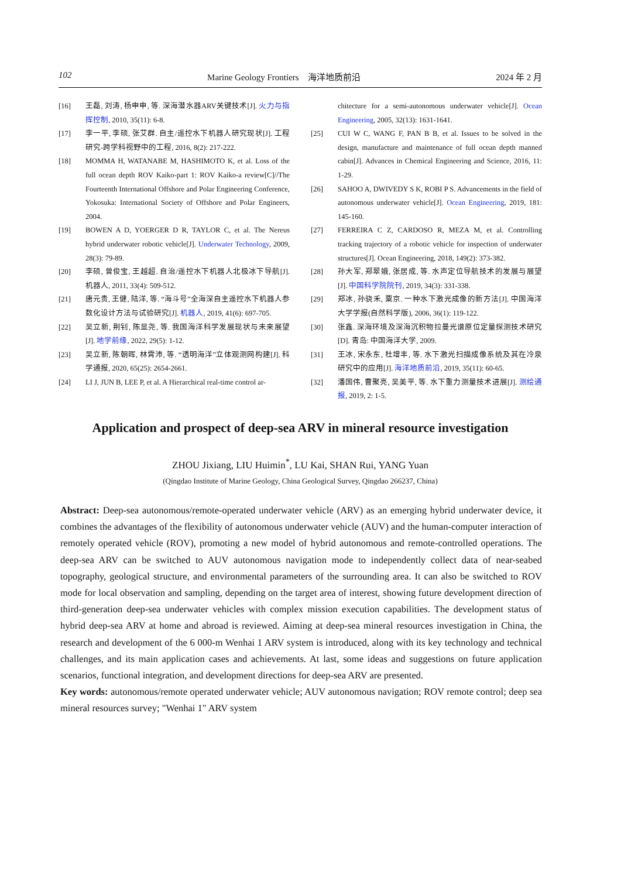102 Marine Geology Frontiers　海洋地质前沿 2024 年 2 月
[16] 王磊, 刘涛, 杨申申, 等. 深海潜水器ARV关键技术[J]. 火力与指挥控制, 2010, 35(11): 6-8.
[17] 李一平, 李硕, 张艾群. 自主/遥控水下机器人研究现状[J]. 工程研究-跨学科视野中的工程, 2016, 8(2): 217-222.
[18] MOMMA H, WATANABE M, HASHIMOTO K, et al. Loss of the full ocean depth ROV Kaiko-part 1: ROV Kaiko-a review[C]//The Fourteenth International Offshore and Polar Engineering Conference, Yokosuka: International Society of Offshore and Polar Engineers, 2004.
[19] BOWEN A D, YOERGER D R, TAYLOR C, et al. The Nereus hybrid underwater robotic vehicle[J]. Underwater Technology, 2009, 28(3): 79-89.
[20] 李硕, 曾俊宝, 王越超. 自治/遥控水下机器人北极冰下导航[J]. 机器人, 2011, 33(4): 509-512.
[21] 唐元贵, 王健, 陆洋, 等. “海斗号”全海深自主遥控水下机器人参数化设计方法与试验研究[J]. 机器人, 2019, 41(6): 697-705.
[22] 吴立新, 荆钊, 陈显尧, 等. 我国海洋科学发展现状与未来展望[J]. 地学前缘, 2022, 29(5): 1-12.
[23] 吴立新, 陈朝晖, 林霄沛, 等. “透明海洋”立体观测网构建[J]. 科学通报, 2020, 65(25): 2654-2661.
[24] LI J, JUN B, LEE P, et al. A Hierarchical real-time control ar-
chitecture for a semi-autonomous underwater vehicle[J]. Ocean Engineering, 2005, 32(13): 1631-1641.
[25] CUI W C, WANG F, PAN B B, et al. Issues to be solved in the design, manufacture and maintenance of full ocean depth manned cabin[J]. Advances in Chemical Engineering and Science, 2016, 11: 1-29.
[26] SAHOO A, DWIVEDY S K, ROBI P S. Advancements in the field of autonomous underwater vehicle[J]. Ocean Engineering, 2019, 181: 145-160.
[27] FERREIRA C Z, CARDOSO R, MEZA M, et al. Controlling tracking trajectory of a robotic vehicle for inspection of underwater structures[J]. Ocean Engineering, 2018, 149(2): 373-382.
[28] 孙大军, 郑翠娥, 张居成, 等. 水声定位导航技术的发展与展望[J]. 中国科学院院刊, 2019, 34(3): 331-338.
[29] 郑冰, 孙骁禾, 粟京. 一种水下激光成像的新方法[J]. 中国海洋大学学报(自然科学版), 2006, 36(1): 119-122.
[30] 张鑫. 深海环境及深海沉积物拉曼光谱原位定量探测技术研究[D]. 青岛: 中国海洋大学, 2009.
[31] 王冰, 宋永东, 杜增丰, 等. 水下激光扫描成像系统及其在冷泉研究中的应用[J]. 海洋地质前沿, 2019, 35(11): 60-65.
[32] 潘国伟, 曹聚亮, 吴美平, 等. 水下重力测量技术进展[J]. 测绘通报, 2019, 2: 1-5.
Application and prospect of deep-sea ARV in mineral resource investigation
ZHOU Jixiang, LIU Huimin<sup>*</sup>, LU Kai, SHAN Rui, YANG Yuan
(Qingdao Institute of Marine Geology, China Geological Survey, Qingdao 266237, China)
Abstract: Deep-sea autonomous/remote-operated underwater vehicle (ARV) as an emerging hybrid underwater device, it combines the advantages of the flexibility of autonomous underwater vehicle (AUV) and the human-computer interaction of remotely operated vehicle (ROV), promoting a new model of hybrid autonomous and remote-controlled operations. The deep-sea ARV can be switched to AUV autonomous navigation mode to independently collect data of near-seabed topography, geological structure, and environmental parameters of the surrounding area. It can also be switched to ROV mode for local observation and sampling, depending on the target area of interest, showing future development direction of third-generation deep-sea underwater vehicles with complex mission execution capabilities. The development status of hybrid deep-sea ARV at home and abroad is reviewed. Aiming at deep-sea mineral resources investigation in China, the research and development of the 6 000-m Wenhai 1 ARV system is introduced, along with its key technology and technical challenges, and its main application cases and achievements. At last, some ideas and suggestions on future application scenarios, functional integration, and development directions for deep-sea ARV are presented.
Key words: autonomous/remote operated underwater vehicle; AUV autonomous navigation; ROV remote control; deep sea mineral resources survey; "Wenhai 1" ARV system